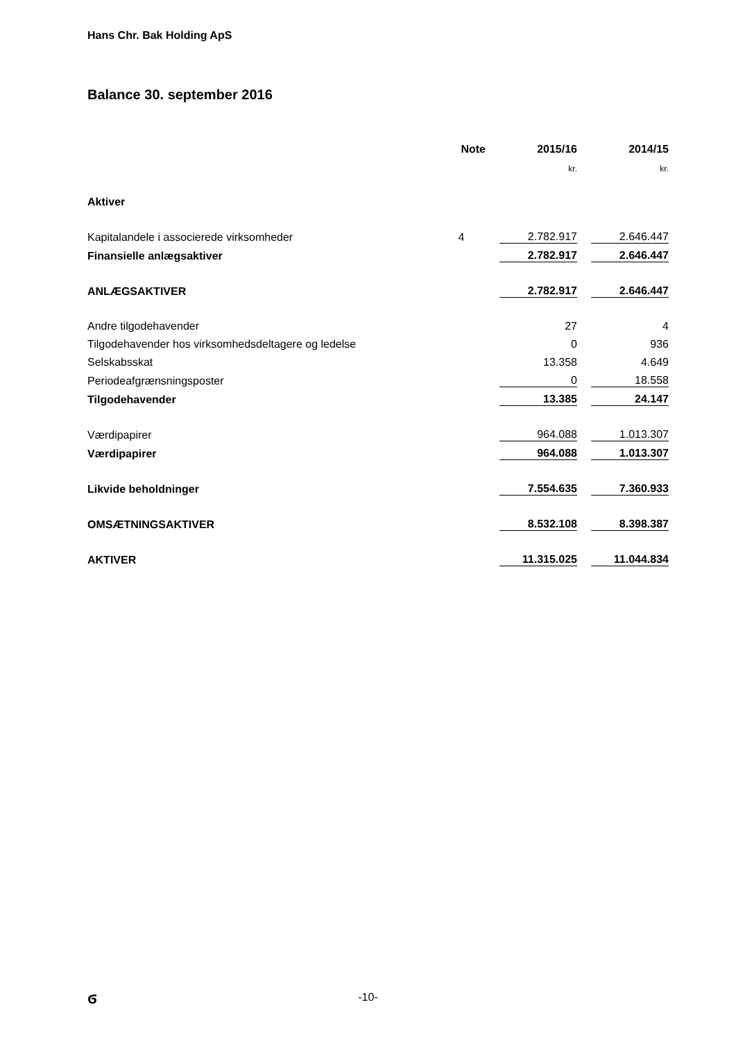Hans Chr. Bak Holding ApS
Balance 30. september 2016
| | Note | | 2015/16 | | 2014/15 |
| | | | kr. | | kr. |
| Aktiver | | | | | |
| Kapitalandele i associerede virksomheder | 4 | | 2.782.917 | | 2.646.447 |
| Finansielle anlægsaktiver | | | 2.782.917 | | 2.646.447 |
| ANLÆGSAKTIVER | | | 2.782.917 | | 2.646.447 |
| Andre tilgodehavender | | | 27 | | 4 |
| Tilgodehavender hos virksomhedsdeltagere og ledelse | | | 0 | | 936 |
| Selskabsskat | | | 13.358 | | 4.649 |
| Periodeafgrænsningsposter | | | 0 | | 18.558 |
| Tilgodehavender | | | 13.385 | | 24.147 |
| Værdipapirer | | | 964.088 | | 1.013.307 |
| Værdipapirer | | | 964.088 | | 1.013.307 |
| Likvide beholdninger | | | 7.554.635 | | 7.360.933 |
| OMSÆTNINGSAKTIVER | | | 8.532.108 | | 8.398.387 |
| AKTIVER | | | 11.315.025 | | 11.044.834 |
ϭ
-10-